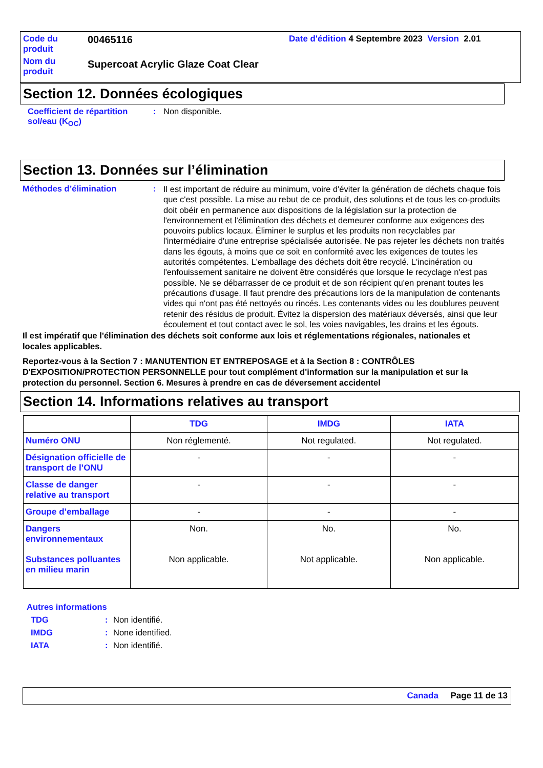Code du produit
00465116
Date d'édition 4 Septembre 2023 Version 2.01
Nom du produit
Supercoat Acrylic Glaze Coat Clear
Section 12. Données écologiques
Coefficient de répartition sol/eau (K<sub>OC</sub>)
: Non disponible.
Section 13. Données sur l’élimination
Méthodes d’élimination :
Il est important de réduire au minimum, voire d'éviter la génération de déchets chaque fois que c'est possible. La mise au rebut de ce produit, des solutions et de tous les co-produits doit obéir en permanence aux dispositions de la législation sur la protection de l'environnement et l'élimination des déchets et demeurer conforme aux exigences des pouvoirs publics locaux. Éliminer le surplus et les produits non recyclables par l'intermédiaire d'une entreprise spécialisée autorisée. Ne pas rejeter les déchets non traités dans les égouts, à moins que ce soit en conformité avec les exigences de toutes les autorités compétentes. L'emballage des déchets doit être recyclé. L'incinération ou l'enfouissement sanitaire ne doivent être considérés que lorsque le recyclage n'est pas possible. Ne se débarrasser de ce produit et de son récipient qu'en prenant toutes les précautions d'usage. Il faut prendre des précautions lors de la manipulation de contenants vides qui n'ont pas été nettoyés ou rincés. Les contenants vides ou les doublures peuvent retenir des résidus de produit. Évitez la dispersion des matériaux déversés, ainsi que leur écoulement et tout contact avec le sol, les voies navigables, les drains et les égouts.
Il est impératif que l'élimination des déchets soit conforme aux lois et réglementations régionales, nationales et locales applicables.
Reportez-vous à la Section 7 : MANUTENTION ET ENTREPOSAGE et à la Section 8 : CONTRÔLES D'EXPOSITION/PROTECTION PERSONNELLE pour tout complément d'information sur la manipulation et sur la protection du personnel. Section 6. Mesures à prendre en cas de déversement accidentel
Section 14. Informations relatives au transport
| | TDG | IMDG | IATA |
| --- | --- | --- | --- |
| Numéro ONU | Non réglementé. | Not regulated. | Not regulated. |
| Désignation officielle de transport de l’ONU | - | - | - |
| Classe de danger relative au transport | - | - | - |
| Groupe d’emballage | - | - | - |
| Dangers environnementaux Substances polluantes en milieu marin | Non. Non applicable. | No. Not applicable. | No. Non applicable. |
Autres informations
TDG : Non identifié.
IMDG : None identified.
IATA : Non identifié.
Canada Page 11 de 13